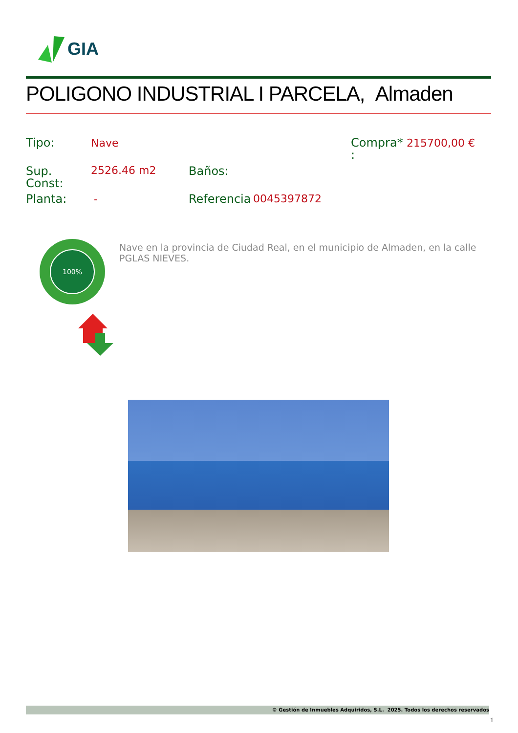GIA
POLIGONO INDUSTRIAL I PARCELA, Almaden
Tipo: Nave
Compra*
:
215700,00 €
Sup.
Const:
2526.46 m2 Baños:
Planta: - Referencia 0045397872
100%
Nave en la provincia de Ciudad Real, en el municipio de Almaden, en la calle PGLAS NIEVES.
© Gestión de Inmuebles Adquiridos, S.L. 2025. Todos los derechos reservados
1